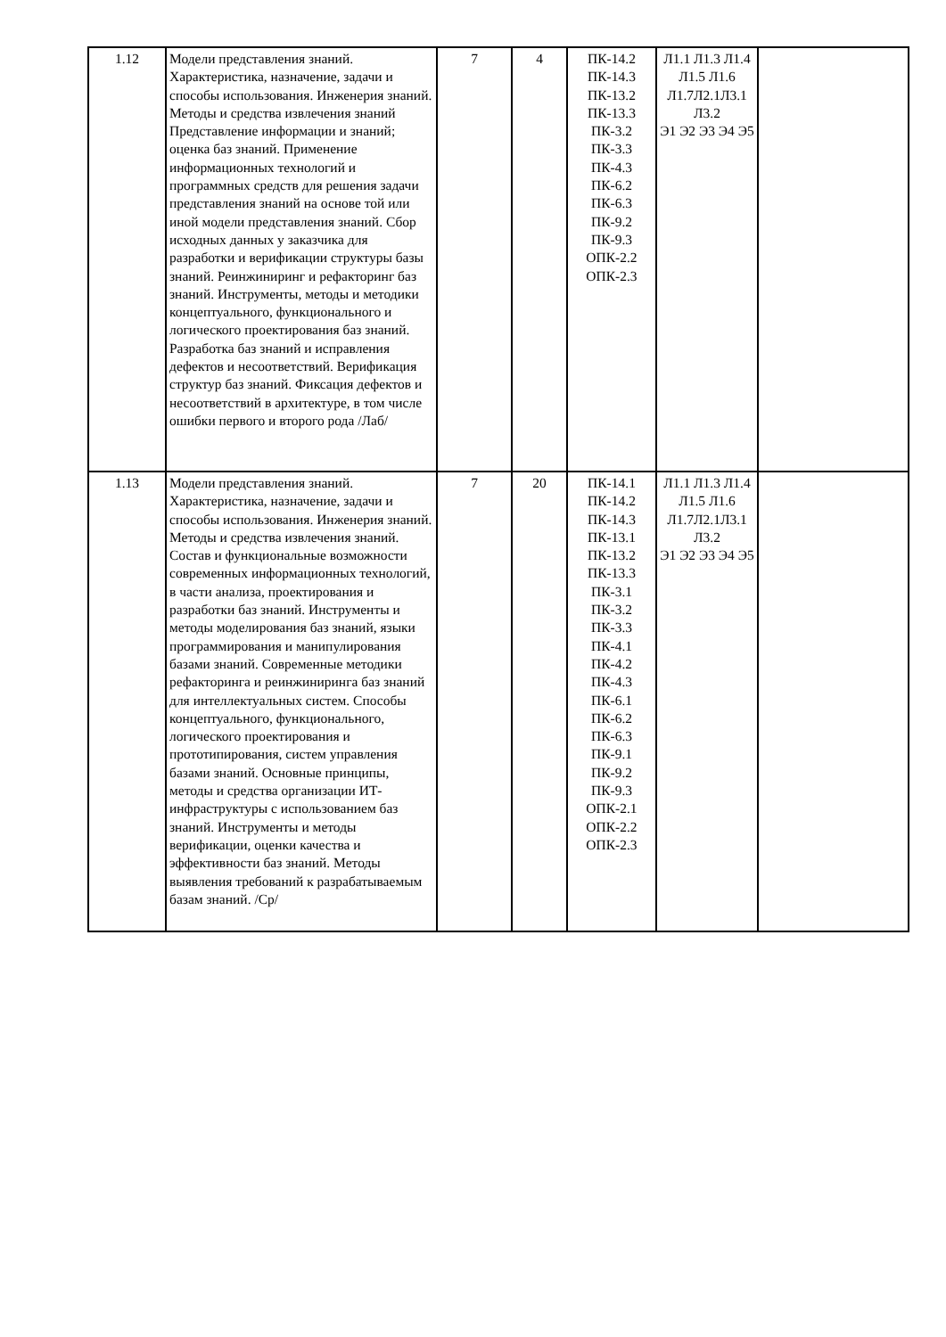| 1.12 | Модели представления знаний. Характеристика, назначение, задачи и способы использования. Инженерия знаний. Методы и средства извлечения знаний Представление информации и знаний; оценка баз знаний. Применение информационных технологий и программных средств для решения задачи представления знаний на основе той или иной модели представления знаний. Сбор исходных данных у заказчика для разработки и верификации структуры базы знаний. Реинжиниринг и рефакторинг баз знаний. Инструменты, методы и методики концептуального, функционального и логического проектирования баз знаний. Разработка баз знаний и исправления дефектов и несоответствий. Верификация структур баз знаний. Фиксация дефектов и несоответствий в архитектуре, в том числе ошибки первого и второго рода /Лаб/ | 7 | 4 | ПК-14.2 ПК-14.3 ПК-13.2 ПК-13.3 ПК-3.2 ПК-3.3 ПК-4.3 ПК-6.2 ПК-6.3 ПК-9.2 ПК-9.3 ОПК-2.2 ОПК-2.3 | Л1.1 Л1.3 Л1.4 Л1.5 Л1.6 Л1.7Л2.1Л3.1 Л3.2 Э1 Э2 Э3 Э4 Э5 | |
| 1.13 | Модели представления знаний. Характеристика, назначение, задачи и способы использования. Инженерия знаний. Методы и средства извлечения знаний. Состав и функциональные возможности современных информационных технологий, в части анализа, проектирования и разработки баз знаний. Инструменты и методы моделирования баз знаний, языки программирования и манипулирования базами знаний. Современные методики рефакторинга и реинжиниринга баз знаний для интеллектуальных систем. Способы концептуального, функционального, логического проектирования и прототипирования, систем управления базами знаний. Основные принципы, методы и средства организации ИТ-инфраструктуры с использованием баз знаний. Инструменты и методы верификации, оценки качества и эффективности баз знаний. Методы выявления требований к разрабатываемым базам знаний. /Ср/ | 7 | 20 | ПК-14.1 ПК-14.2 ПК-14.3 ПК-13.1 ПК-13.2 ПК-13.3 ПК-3.1 ПК-3.2 ПК-3.3 ПК-4.1 ПК-4.2 ПК-4.3 ПК-6.1 ПК-6.2 ПК-6.3 ПК-9.1 ПК-9.2 ПК-9.3 ОПК-2.1 ОПК-2.2 ОПК-2.3 | Л1.1 Л1.3 Л1.4 Л1.5 Л1.6 Л1.7Л2.1Л3.1 Л3.2 Э1 Э2 Э3 Э4 Э5 | |